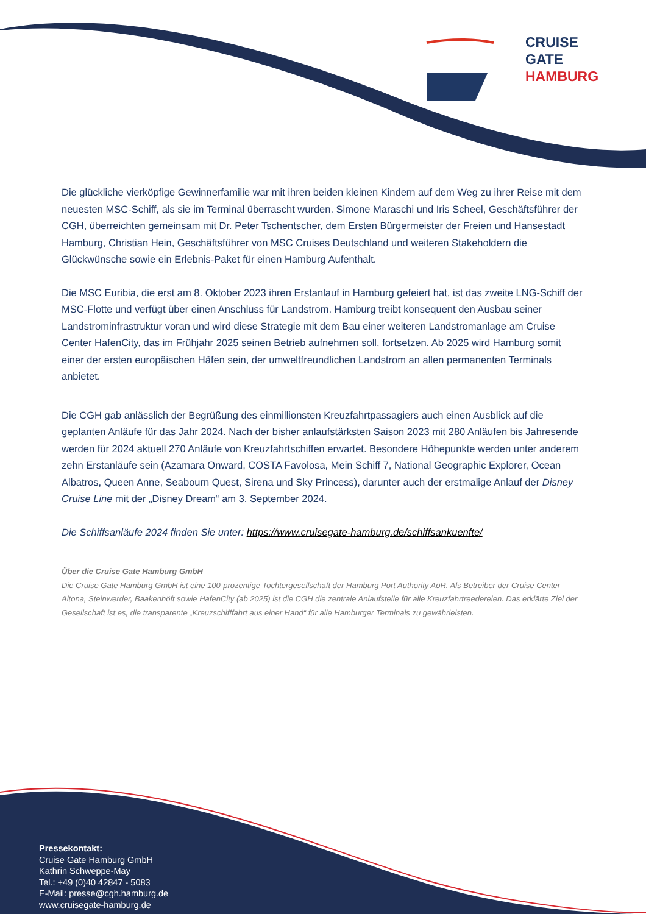CRUISE
GATE
HAMBURG
Die glückliche vierköpfige Gewinnerfamilie war mit ihren beiden kleinen Kindern auf dem Weg zu ihrer Reise mit dem neuesten MSC-Schiff, als sie im Terminal überrascht wurden. Simone Maraschi und Iris Scheel, Geschäftsführer der CGH, überreichten gemeinsam mit Dr. Peter Tschentscher, dem Ersten Bürgermeister der Freien und Hansestadt Hamburg, Christian Hein, Geschäftsführer von MSC Cruises Deutschland und weiteren Stakeholdern die Glückwünsche sowie ein Erlebnis-Paket für einen Hamburg Aufenthalt.
Die MSC Euribia, die erst am 8. Oktober 2023 ihren Erstanlauf in Hamburg gefeiert hat, ist das zweite LNG-Schiff der MSC-Flotte und verfügt über einen Anschluss für Landstrom. Hamburg treibt konsequent den Ausbau seiner Landstrominfrastruktur voran und wird diese Strategie mit dem Bau einer weiteren Landstromanlage am Cruise Center HafenCity, das im Frühjahr 2025 seinen Betrieb aufnehmen soll, fortsetzen. Ab 2025 wird Hamburg somit einer der ersten europäischen Häfen sein, der umweltfreundlichen Landstrom an allen permanenten Terminals anbietet.
Die CGH gab anlässlich der Begrüßung des einmillionsten Kreuzfahrtpassagiers auch einen Ausblick auf die geplanten Anläufe für das Jahr 2024. Nach der bisher anlaufstärksten Saison 2023 mit 280 Anläufen bis Jahresende werden für 2024 aktuell 270 Anläufe von Kreuzfahrtschiffen erwartet. Besondere Höhepunkte werden unter anderem zehn Erstanläufe sein (Azamara Onward, COSTA Favolosa, Mein Schiff 7, National Geographic Explorer, Ocean Albatros, Queen Anne, Seabourn Quest, Sirena und Sky Princess), darunter auch der erstmalige Anlauf der Disney Cruise Line mit der „Disney Dream“ am 3. September 2024.
Die Schiffsanläufe 2024 finden Sie unter: https://www.cruisegate-hamburg.de/schiffsankuenfte/
Über die Cruise Gate Hamburg GmbH
Die Cruise Gate Hamburg GmbH ist eine 100-prozentige Tochtergesellschaft der Hamburg Port Authority AöR. Als Betreiber der Cruise Center Altona, Steinwerder, Baakenhöft sowie HafenCity (ab 2025) ist die CGH die zentrale Anlaufstelle für alle Kreuzfahrtreedereien. Das erklärte Ziel der Gesellschaft ist es, die transparente „Kreuzschifffahrt aus einer Hand“ für alle Hamburger Terminals zu gewährleisten.
Pressekontakt:
Cruise Gate Hamburg GmbH
Kathrin Schweppe-May
Tel.: +49 (0)40 42847 - 5083
E-Mail: presse@cgh.hamburg.de
www.cruisegate-hamburg.de